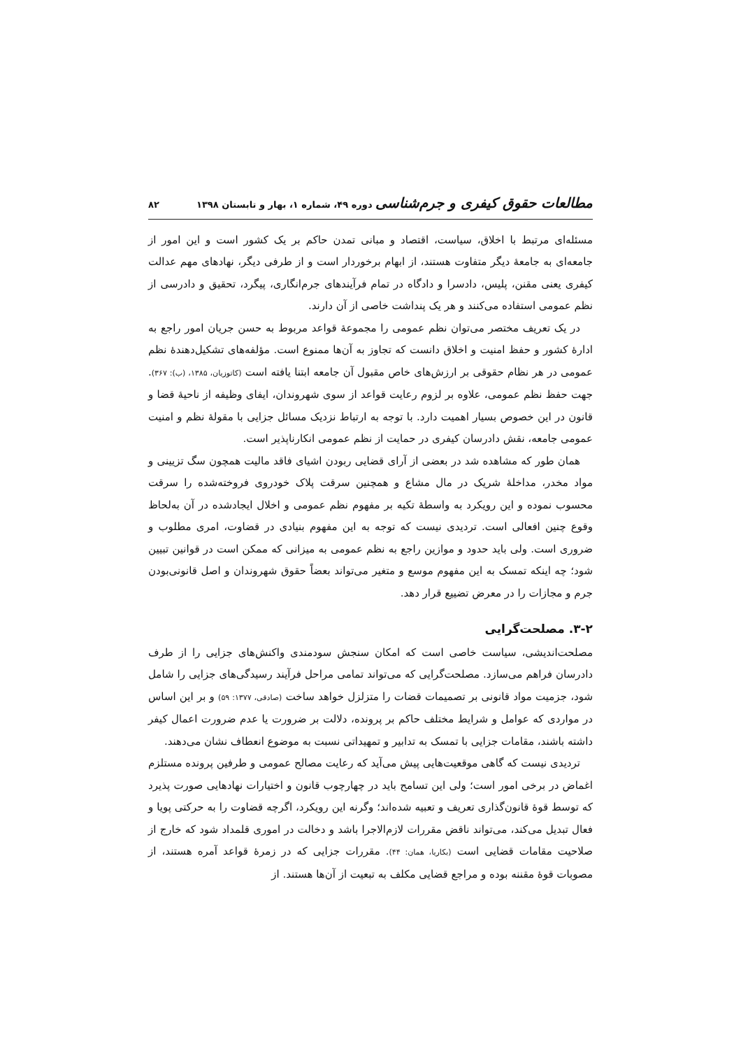مطالعات حقوق کیفری و جرم‌شناسی دوره ۴۹، شماره ۱، بهار و تابستان ۱۳۹۸ ۸۲
مسئله‌ای مرتبط با اخلاق، سیاست، اقتصاد و مبانی تمدن حاکم بر یک کشور است و این امور از جامعه‌ای به جامعهٔ دیگر متفاوت هستند، از ابهام برخوردار است و از طرفی دیگر، نهادهای مهم عدالت کیفری یعنی مقنن، پلیس، دادسرا و دادگاه در تمام فرآیندهای جرم‌انگاری، پیگرد، تحقیق و دادرسی از نظم عمومی استفاده می‌کنند و هر یک پنداشت خاصی از آن دارند.
در یک تعریف مختصر می‌توان نظم عمومی را مجموعهٔ قواعد مربوط به حسن جریان امور راجع به ادارهٔ کشور و حفظ امنیت و اخلاق دانست که تجاوز به آن‌ها ممنوع است. مؤلفه‌های تشکیل‌دهندهٔ نظم عمومی در هر نظام حقوقی بر ارزش‌های خاص مقبول آن جامعه ابتنا یافته است (کاتوزیان، ۱۳۸۵، (ب): ۳۶۷). جهت حفظ نظم عمومی، علاوه بر لزوم رعایت قواعد از سوی شهروندان، ایفای وظیفه از ناحیهٔ قضا و قانون در این خصوص بسیار اهمیت دارد. با توجه به ارتباط نزدیک مسائل جزایی با مقولهٔ نظم و امنیت عمومی جامعه، نقش دادرسان کیفری در حمایت از نظم عمومی انکارناپذیر است.
همان طور که مشاهده شد در بعضی از آرای قضایی ربودن اشیای فاقد مالیت همچون سگ تزیینی و مواد مخدر، مداخلهٔ شریک در مال مشاع و همچنین سرقت پلاک خودروی فروخته‌شده را سرقت محسوب نموده و این رویکرد به واسطهٔ تکیه بر مفهوم نظم عمومی و اخلال ایجادشده در آن به‌لحاظ وقوع چنین افعالی است. تردیدی نیست که توجه به این مفهوم بنیادی در قضاوت، امری مطلوب و ضروری است. ولی باید حدود و موازین راجع به نظم عمومی به میزانی که ممکن است در قوانین تبیین شود؛ چه اینکه تمسک به این مفهوم موسع و متغیر می‌تواند بعضاً حقوق شهروندان و اصل قانونی‌بودن جرم و مجازات را در معرض تضییع قرار دهد.
۳-۲. مصلحت‌گرایی
مصلحت‌اندیشی، سیاست خاصی است که امکان سنجش سودمندی واکنش‌های جزایی را از طرف دادرسان فراهم می‌سازد. مصلحت‌گرایی که می‌تواند تمامی مراحل فرآیند رسیدگی‌های جزایی را شامل شود، جزمیت مواد قانونی بر تصمیمات قضات را متزلزل خواهد ساخت (صادقی، ۱۳۷۷: ۵۹) و بر این اساس در مواردی که عوامل و شرایط مختلف حاکم بر پرونده، دلالت بر ضرورت یا عدم ضرورت اعمال کیفر داشته باشند، مقامات جزایی با تمسک به تدابیر و تمهیداتی نسبت به موضوع انعطاف نشان می‌دهند.
تردیدی نیست که گاهی موقعیت‌هایی پیش می‌آید که رعایت مصالح عمومی و طرفین پرونده مستلزم اغماض در برخی امور است؛ ولی این تسامح باید در چهارچوب قانون و اختیارات نهادهایی صورت پذیرد که توسط قوهٔ قانون‌گذاری تعریف و تعبیه شده‌اند؛ وگرنه این رویکرد، اگرچه قضاوت را به حرکتی پویا و فعال تبدیل می‌کند، می‌تواند ناقض مقررات لازم‌الاجرا باشد و دخالت در اموری قلمداد شود که خارج از صلاحیت مقامات قضایی است (بکاریا، همان: ۴۴). مقررات جزایی که در زمرهٔ قواعد آمره هستند، از مصوبات قوهٔ مقننه بوده و مراجع قضایی مکلف به تبعیت از آن‌ها هستند. از